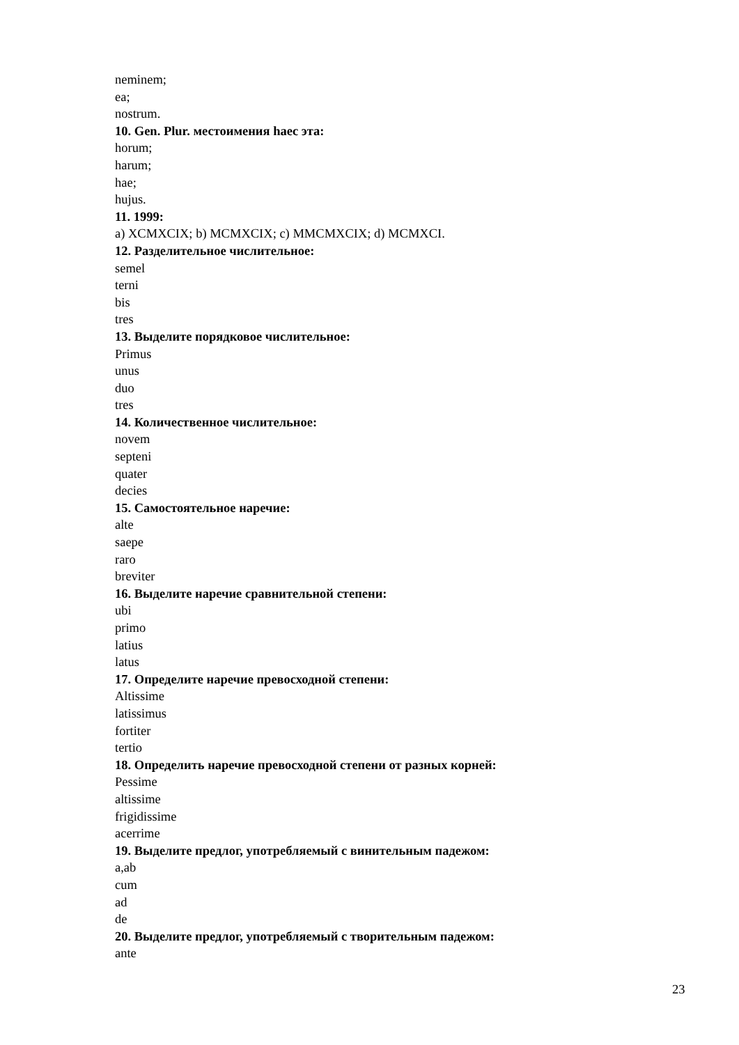neminem;
ea;
nostrum.
10. Gen. Plur. местоимения haec эта:
horum;
harum;
hae;
hujus.
11. 1999:
a) XCMXCIX; b) MCMXCIX; c) MMCMXCIX; d) MCMXCI.
12. Разделительное числительное:
semel
terni
bis
tres
13. Выделите порядковое числительное:
Primus
unus
duo
tres
14. Количественное числительное:
novem
septeni
quater
decies
15. Самостоятельное наречие:
alte
saepe
raro
breviter
16. Выделите наречие сравнительной степени:
ubi
primo
latius
latus
17. Определите наречие превосходной степени:
Altissime
latissimus
fortiter
tertio
18. Определить наречие превосходной степени от разных корней:
Pessime
altissime
frigidissime
acerrime
19. Выделите предлог, употребляемый с винительным падежом:
a,ab
cum
ad
de
20. Выделите предлог, употребляемый с творительным падежом:
ante
23